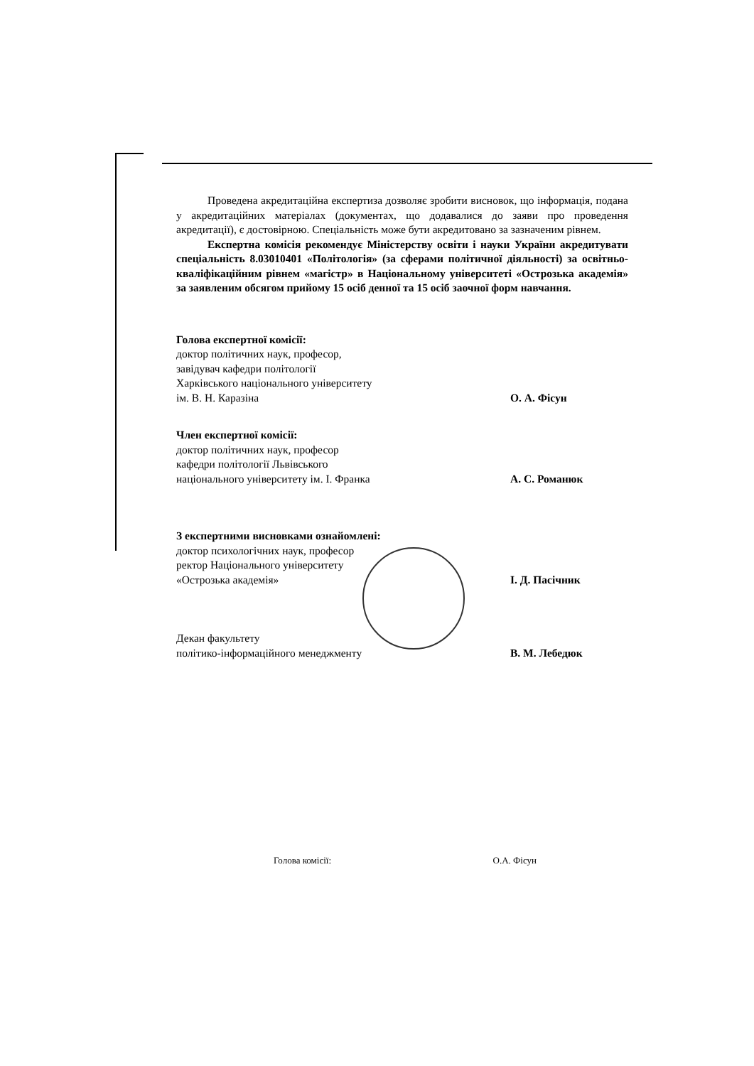Проведена акредитаційна експертиза дозволяє зробити висновок, що інформація, подана у акредитаційних матеріалах (документах, що додавалися до заяви про проведення акредитації), є достовірною. Спеціальність може бути акредитовано за зазначеним рівнем.
Експертна комісія рекомендує Міністерству освіти і науки України акредитувати спеціальність 8.03010401 «Політологія» (за сферами політичної діяльності) за освітньо-кваліфікаційним рівнем «магістр» в Національному університеті «Острозька академія» за заявленим обсягом прийому 15 осіб денної та 15 осіб заочної форм навчання.
Голова експертної комісії:
доктор політичних наук, професор,
завідувач кафедри політології
Харківського національного університету
ім. В. Н. Каразіна
О. А. Фісун
Член експертної комісії:
доктор політичних наук, професор
кафедри політології Львівського
національного університету ім. І. Франка
А. С. Романюк
З експертними висновками ознайомлені:
доктор психологічних наук, професор
ректор Національного університету
«Острозька академія»
І. Д. Пасічник
Декан факультету
політико-інформаційного менеджменту
В. М. Лебедюк
Голова комісії: О.А. Фісун